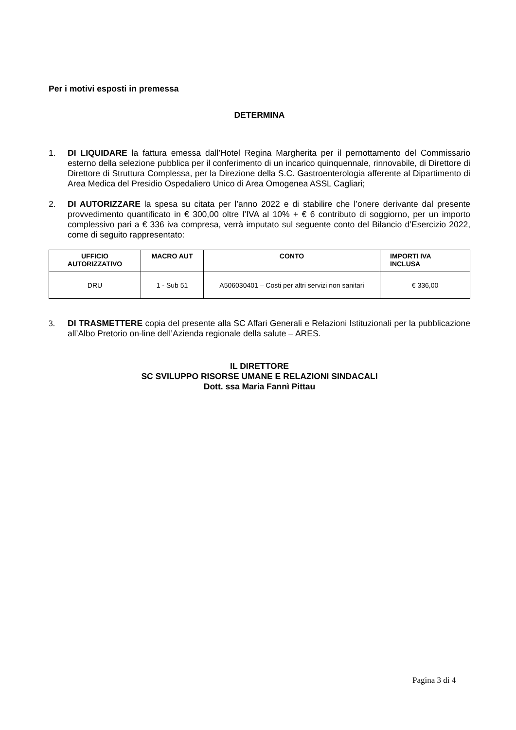Per i motivi esposti in premessa
DETERMINA
1. DI LIQUIDARE la fattura emessa dall’Hotel Regina Margherita per il pernottamento del Commissario esterno della selezione pubblica per il conferimento di un incarico quinquennale, rinnovabile, di Direttore di Direttore di Struttura Complessa, per la Direzione della S.C. Gastroenterologia afferente al Dipartimento di Area Medica del Presidio Ospedaliero Unico di Area Omogenea ASSL Cagliari;
2. DI AUTORIZZARE la spesa su citata per l’anno 2022 e di stabilire che l’onere derivante dal presente provvedimento quantificato in € 300,00 oltre l’IVA al 10% + € 6 contributo di soggiorno, per un importo complessivo pari a € 336 iva compresa, verrà imputato sul seguente conto del Bilancio d’Esercizio 2022, come di seguito rappresentato:
| UFFICIO AUTORIZZATIVO | MACRO AUT | CONTO | IMPORTI IVA INCLUSA |
| --- | --- | --- | --- |
| DRU | 1 - Sub 51 | A506030401 – Costi per altri servizi non sanitari | € 336,00 |
3. DI TRASMETTERE copia del presente alla SC Affari Generali e Relazioni Istituzionali per la pubblicazione all’Albo Pretorio on-line dell’Azienda regionale della salute – ARES.
IL DIRETTORE
SC SVILUPPO RISORSE UMANE E RELAZIONI SINDACALI
Dott. ssa Maria Fannì Pittau
Pagina 3 di 4